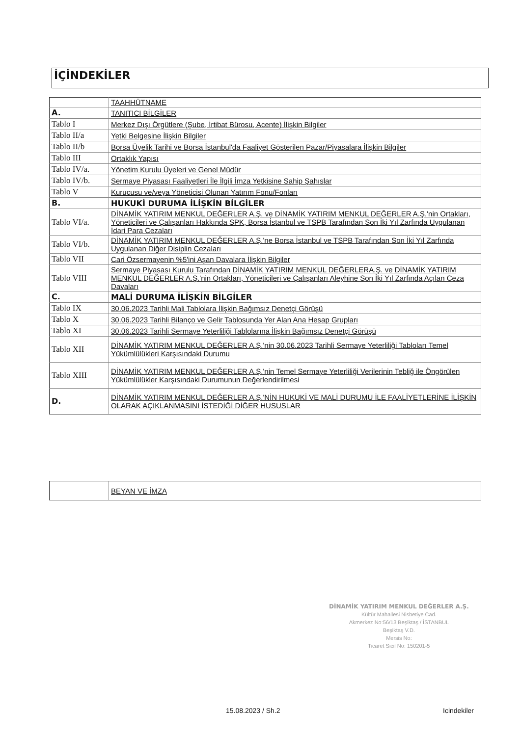İÇİNDEKİLER
| | TAAHHÜTNAME |
| A. | TANITICI BİLGİLER |
| Tablo I | Merkez Dışı Örgütlere (Şube, İrtibat Bürosu, Acente) İlişkin Bilgiler |
| Tablo II/a | Yetki Belgesine İlişkin Bilgiler |
| Tablo II/b | Borsa Üyelik Tarihi ve Borsa İstanbul'da Faaliyet Gösterilen Pazar/Piyasalara İlişkin Bilgiler |
| Tablo III | Ortaklık Yapısı |
| Tablo IV/a. | Yönetim Kurulu Üyeleri ve Genel Müdür |
| Tablo IV/b. | Sermaye Piyasası Faaliyetleri İle İlgili İmza Yetkisine Sahip Şahıslar |
| Tablo V | Kurucusu ve/veya Yöneticisi Olunan Yatırım Fonu/Fonları |
| B. | HUKUKİ DURUMA İLİŞKİN BİLGİLER |
| Tablo VI/a. | DİNAMİK YATIRIM MENKUL DEĞERLER A.Ş. ve DİNAMİK YATIRIM MENKUL DEĞERLER A.Ş.'nin Ortakları, Yöneticileri ve Çalışanları Hakkında SPK, Borsa İstanbul ve TSPB Tarafından Son İki Yıl Zarfında Uygulanan İdari Para Cezaları |
| Tablo VI/b. | DİNAMİK YATIRIM MENKUL DEĞERLER A.Ş.'ne Borsa İstanbul ve TSPB Tarafından Son İki Yıl Zarfında Uygulanan Diğer Disiplin Cezaları |
| Tablo VII | Cari Özsermayenin %5'ini Aşan Davalara İlişkin Bilgiler |
| Tablo VIII | Sermaye Piyasası Kurulu Tarafından DİNAMİK YATIRIM MENKUL DEĞERLERA.Ş. ve DİNAMİK YATIRIM MENKUL DEĞERLER A.Ş.'nin Ortakları, Yöneticileri ve Çalışanları Aleyhine Son İki Yıl Zarfında Açılan Ceza Davaları |
| C. | MALİ DURUMA İLİŞKİN BİLGİLER |
| Tablo IX | 30.06.2023 Tarihli Mali Tablolara İlişkin Bağımsız Denetçi Görüşü |
| Tablo X | 30.06.2023 Tarihli Bilanço ve Gelir Tablosunda Yer Alan Ana Hesap Grupları |
| Tablo XI | 30.06.2023 Tarihli Sermaye Yeterliliği Tablolarına İlişkin Bağımsız Denetçi Görüşü |
| Tablo XII | DİNAMİK YATIRIM MENKUL DEĞERLER A.Ş.'nin 30.06.2023 Tarihli Sermaye Yeterliliği Tabloları Temel Yükümlülükleri Karşısındaki Durumu |
| Tablo XIII | DİNAMİK YATIRIM MENKUL DEĞERLER A.Ş.'nin Temel Sermaye Yeterliliği Verilerinin Tebliğ ile Öngörülen Yükümlülükler Karşısındaki Durumunun Değerlendirilmesi |
| D. | DİNAMİK YATIRIM MENKUL DEĞERLER A.Ş.'NİN HUKUKİ VE MALİ DURUMU İLE FAALİYETLERİNE İLİŞKİN OLARAK AÇIKLANMASINI İSTEDİĞİ DİĞER HUSUSLAR |
| | BEYAN VE İMZA |
DİNAMİK YATIRIM MENKUL DEĞERLER A.Ş.
Kültür Mahallesi Nisbetiye Cad.
Akmerkez No:56/13 Beşiktaş / İSTANBUL
Beşiktaş V.D.
Mersis No:
Ticaret Sicil No: 150201-5
15.08.2023 / Sh.2 Icindekiler